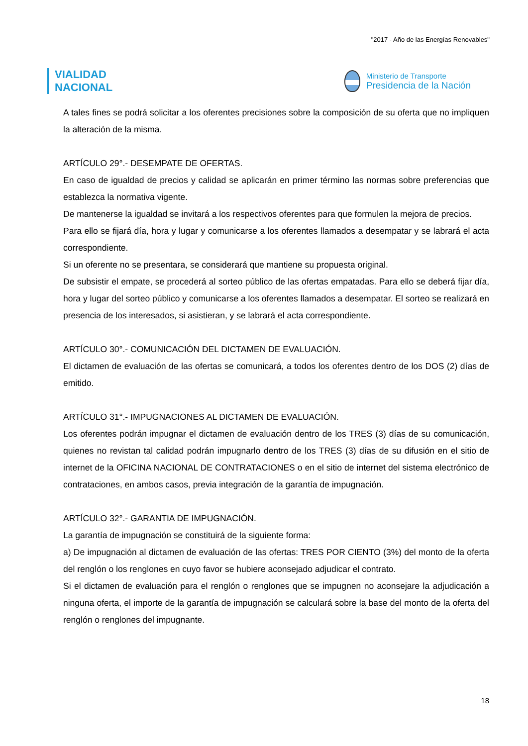"2017 - Año de las Energías Renovables"
VIALIDAD
NACIONAL
Ministerio de Transporte
Presidencia de la Nación
A tales fines se podrá solicitar a los oferentes precisiones sobre la composición de su oferta que no impliquen la alteración de la misma.
ARTÍCULO 29°.- DESEMPATE DE OFERTAS.
En caso de igualdad de precios y calidad se aplicarán en primer término las normas sobre preferencias que establezca la normativa vigente.
De mantenerse la igualdad se invitará a los respectivos oferentes para que formulen la mejora de precios.
Para ello se fijará día, hora y lugar y comunicarse a los oferentes llamados a desempatar y se labrará el acta correspondiente.
Si un oferente no se presentara, se considerará que mantiene su propuesta original.
De subsistir el empate, se procederá al sorteo público de las ofertas empatadas. Para ello se deberá fijar día, hora y lugar del sorteo público y comunicarse a los oferentes llamados a desempatar. El sorteo se realizará en presencia de los interesados, si asistieran, y se labrará el acta correspondiente.
ARTÍCULO 30°.- COMUNICACIÓN DEL DICTAMEN DE EVALUACIÓN.
El dictamen de evaluación de las ofertas se comunicará, a todos los oferentes dentro de los DOS (2) días de emitido.
ARTÍCULO 31°.- IMPUGNACIONES AL DICTAMEN DE EVALUACIÓN.
Los oferentes podrán impugnar el dictamen de evaluación dentro de los TRES (3) días de su comunicación, quienes no revistan tal calidad podrán impugnarlo dentro de los TRES (3) días de su difusión en el sitio de internet de la OFICINA NACIONAL DE CONTRATACIONES o en el sitio de internet del sistema electrónico de contrataciones, en ambos casos, previa integración de la garantía de impugnación.
ARTÍCULO 32°.- GARANTIA DE IMPUGNACIÓN.
La garantía de impugnación se constituirá de la siguiente forma:
a) De impugnación al dictamen de evaluación de las ofertas: TRES POR CIENTO (3%) del monto de la oferta del renglón o los renglones en cuyo favor se hubiere aconsejado adjudicar el contrato.
Si el dictamen de evaluación para el renglón o renglones que se impugnen no aconsejare la adjudicación a ninguna oferta, el importe de la garantía de impugnación se calculará sobre la base del monto de la oferta del renglón o renglones del impugnante.
18